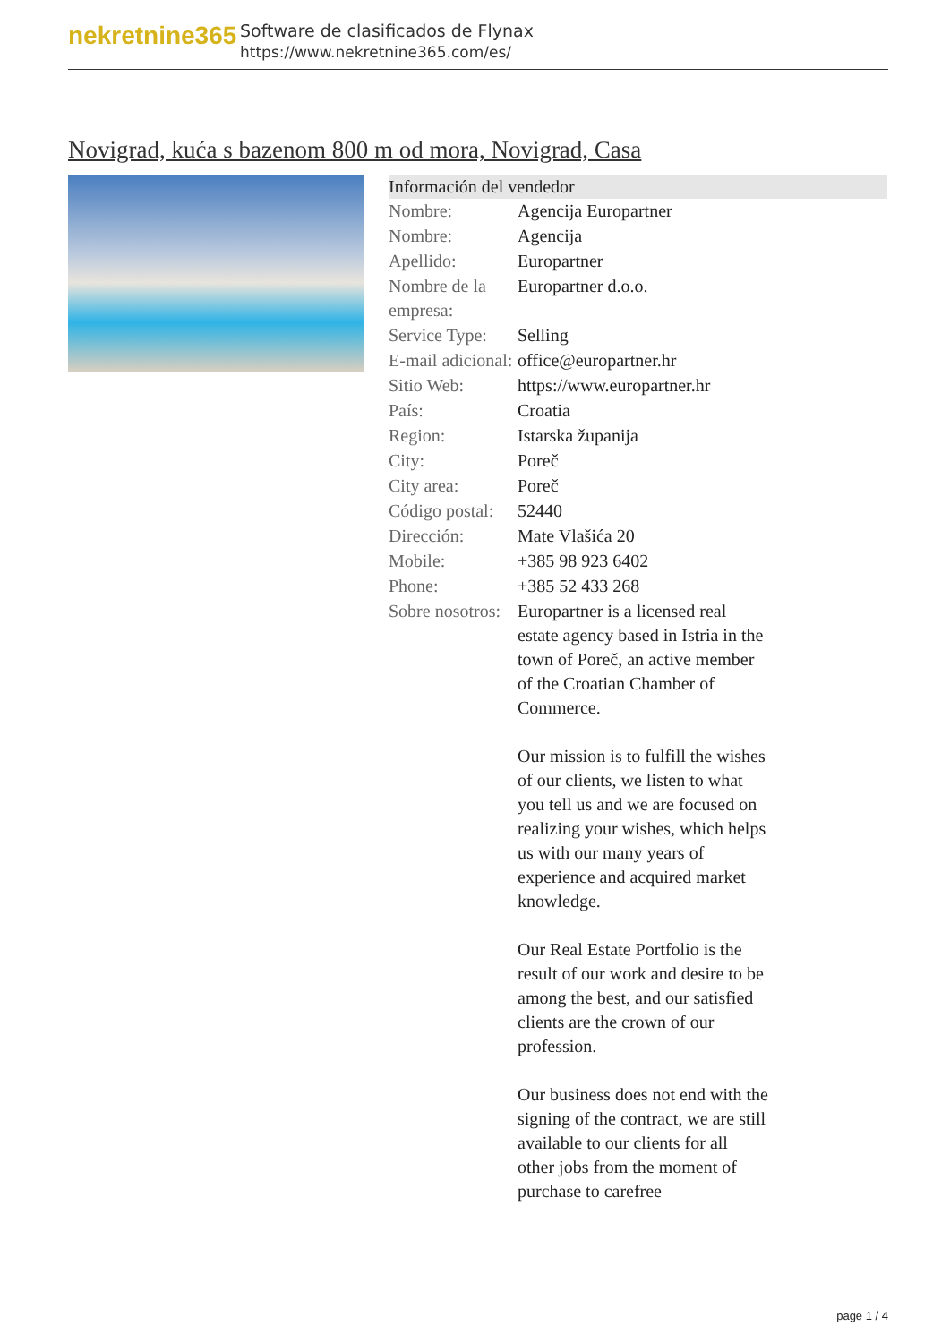nekretnine365
Software de clasificados de Flynax
https://www.nekretnine365.com/es/
Novigrad, kuća s bazenom 800 m od mora, Novigrad, Casa
Información del vendedor
| Nombre: | Agencija Europartner |
| Nombre: | Agencija |
| Apellido: | Europartner |
| Nombre de la empresa: | Europartner d.o.o. |
| Service Type: | Selling |
| E-mail adicional: | office@europartner.hr |
| Sitio Web: | https://www.europartner.hr |
| País: | Croatia |
| Region: | Istarska županija |
| City: | Poreč |
| City area: | Poreč |
| Código postal: | 52440 |
| Dirección: | Mate Vlašića 20 |
| Mobile: | +385 98 923 6402 |
| Phone: | +385 52 433 268 |
| Sobre nosotros: | Europartner is a licensed real estate agency based in Istria in the town of Poreč, an active member of the Croatian Chamber of Commerce. Our mission is to fulfill the wishes of our clients, we listen to what you tell us and we are focused on realizing your wishes, which helps us with our many years of experience and acquired market knowledge. Our Real Estate Portfolio is the result of our work and desire to be among the best, and our satisfied clients are the crown of our profession. Our business does not end with the signing of the contract, we are still available to our clients for all other jobs from the moment of purchase to carefree |
page 1 / 4